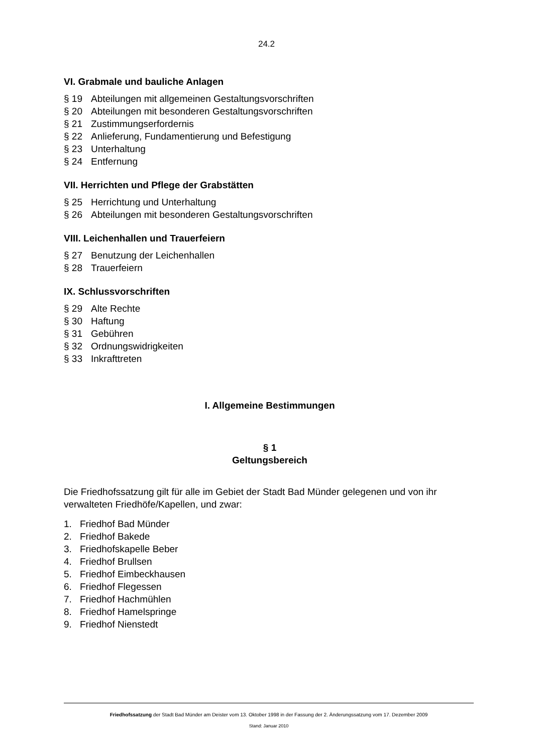24.2
VI. Grabmale und bauliche Anlagen
§ 19 Abteilungen mit allgemeinen Gestaltungsvorschriften
§ 20 Abteilungen mit besonderen Gestaltungsvorschriften
§ 21 Zustimmungserfordernis
§ 22 Anlieferung, Fundamentierung und Befestigung
§ 23 Unterhaltung
§ 24 Entfernung
VII. Herrichten und Pflege der Grabstätten
§ 25 Herrichtung und Unterhaltung
§ 26 Abteilungen mit besonderen Gestaltungsvorschriften
VIII. Leichenhallen und Trauerfeiern
§ 27 Benutzung der Leichenhallen
§ 28 Trauerfeiern
IX. Schlussvorschriften
§ 29 Alte Rechte
§ 30 Haftung
§ 31 Gebühren
§ 32 Ordnungswidrigkeiten
§ 33 Inkrafttreten
I. Allgemeine Bestimmungen
§ 1
Geltungsbereich
Die Friedhofssatzung gilt für alle im Gebiet der Stadt Bad Münder gelegenen und von ihr verwalteten Friedhöfe/Kapellen, und zwar:
1. Friedhof Bad Münder
2. Friedhof Bakede
3. Friedhofskapelle Beber
4. Friedhof Brullsen
5. Friedhof Eimbeckhausen
6. Friedhof Flegessen
7. Friedhof Hachmühlen
8. Friedhof Hamelspringe
9. Friedhof Nienstedt
Friedhofssatzung der Stadt Bad Münder am Deister vom 13. Oktober 1998 in der Fassung der 2. Änderungssatzung vom 17. Dezember 2009
Stand: Januar 2010